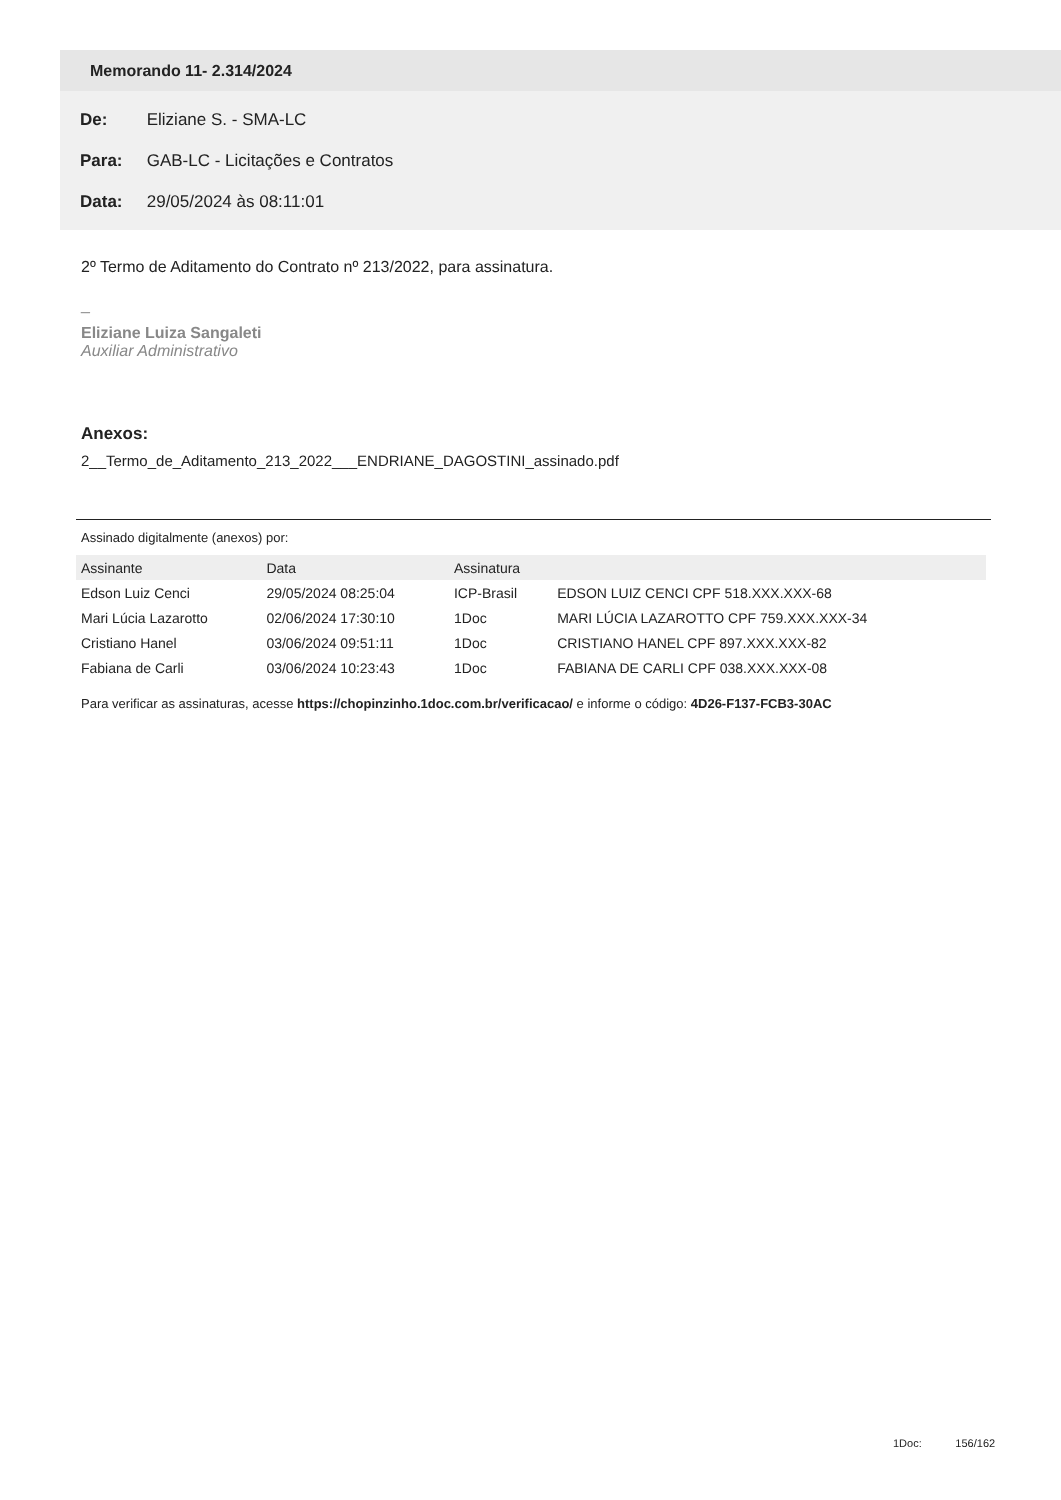Memorando 11- 2.314/2024
De: Eliziane S. - SMA-LC
Para: GAB-LC - Licitações e Contratos
Data: 29/05/2024 às 08:11:01
2º Termo de Aditamento do Contrato nº 213/2022, para assinatura.
_
Eliziane Luiza Sangaleti
Auxiliar Administrativo
Anexos:
2__Termo_de_Aditamento_213_2022___ENDRIANE_DAGOSTINI_assinado.pdf
Assinado digitalmente (anexos) por:
| Assinante | Data | Assinatura | |
| --- | --- | --- | --- |
| Edson Luiz Cenci | 29/05/2024 08:25:04 | ICP-Brasil | EDSON LUIZ CENCI CPF 518.XXX.XXX-68 |
| Mari Lúcia Lazarotto | 02/06/2024 17:30:10 | 1Doc | MARI LÚCIA LAZAROTTO CPF 759.XXX.XXX-34 |
| Cristiano Hanel | 03/06/2024 09:51:11 | 1Doc | CRISTIANO HANEL CPF 897.XXX.XXX-82 |
| Fabiana de Carli | 03/06/2024 10:23:43 | 1Doc | FABIANA DE CARLI CPF 038.XXX.XXX-08 |
Para verificar as assinaturas, acesse https://chopinzinho.1doc.com.br/verificacao/ e informe o código: 4D26-F137-FCB3-30AC
1Doc: 156/162